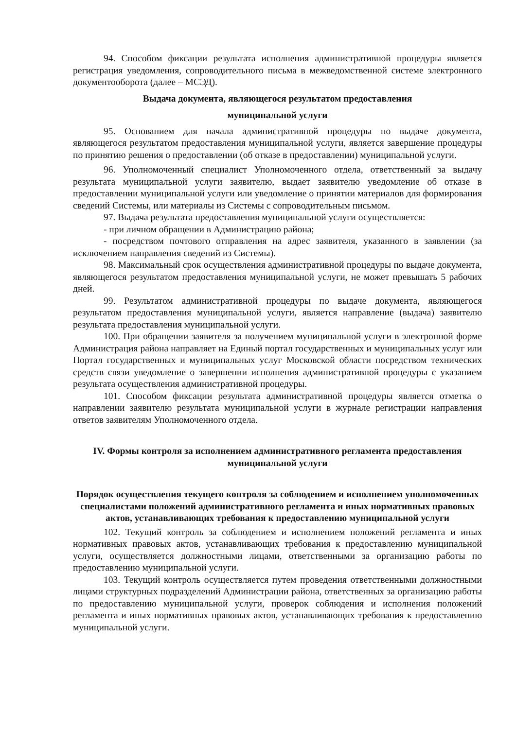94. Способом фиксации результата исполнения административной процедуры является регистрация уведомления, сопроводительного письма в межведомственной системе электронного документооборота (далее – МСЭД).
Выдача документа, являющегося результатом предоставления
муниципальной услуги
95. Основанием для начала административной процедуры по выдаче документа, являющегося результатом предоставления муниципальной услуги, является завершение процедуры по принятию решения о предоставлении (об отказе в предоставлении) муниципальной услуги.
96. Уполномоченный специалист Уполномоченного отдела, ответственный за выдачу результата муниципальной услуги заявителю, выдает заявителю уведомление об отказе в предоставлении муниципальной услуги или уведомление о принятии материалов для формирования сведений Системы, или материалы из Системы с сопроводительным письмом.
97. Выдача результата предоставления муниципальной услуги осуществляется:
- при личном обращении в Администрацию района;
- посредством почтового отправления на адрес заявителя, указанного в заявлении (за исключением направления сведений из Системы).
98. Максимальный срок осуществления административной процедуры по выдаче документа, являющегося результатом предоставления муниципальной услуги, не может превышать 5 рабочих дней.
99. Результатом административной процедуры по выдаче документа, являющегося результатом предоставления муниципальной услуги, является направление (выдача) заявителю результата предоставления муниципальной услуги.
100. При обращении заявителя за получением муниципальной услуги в электронной форме Администрация района направляет на Единый портал государственных и муниципальных услуг или Портал государственных и муниципальных услуг Московской области посредством технических средств связи уведомление о завершении исполнения административной процедуры с указанием результата осуществления административной процедуры.
101. Способом фиксации результата административной процедуры является отметка о направлении заявителю результата муниципальной услуги в журнале регистрации направления ответов заявителям Уполномоченного отдела.
IV. Формы контроля за исполнением административного регламента предоставления муниципальной услуги
Порядок осуществления текущего контроля за соблюдением и исполнением уполномоченных специалистами положений административного регламента и иных нормативных правовых актов, устанавливающих требования к предоставлению муниципальной услуги
102. Текущий контроль за соблюдением и исполнением положений регламента и иных нормативных правовых актов, устанавливающих требования к предоставлению муниципальной услуги, осуществляется должностными лицами, ответственными за организацию работы по предоставлению муниципальной услуги.
103. Текущий контроль осуществляется путем проведения ответственными должностными лицами структурных подразделений Администрации района, ответственных за организацию работы по предоставлению муниципальной услуги, проверок соблюдения и исполнения положений регламента и иных нормативных правовых актов, устанавливающих требования к предоставлению муниципальной услуги.